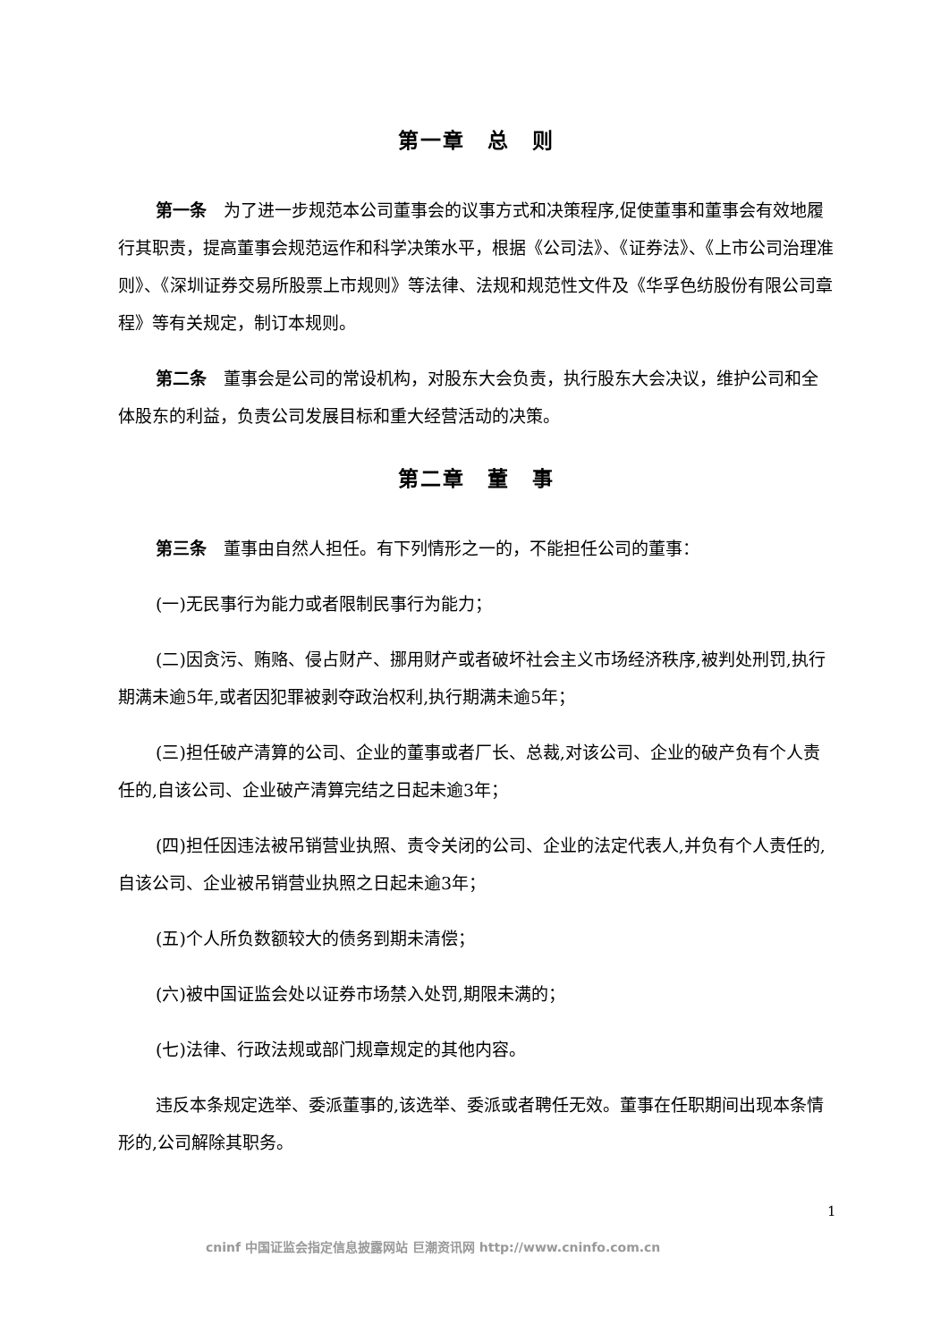第一章　总　则
第一条　为了进一步规范本公司董事会的议事方式和决策程序,促使董事和董事会有效地履行其职责，提高董事会规范运作和科学决策水平，根据《公司法》、《证券法》、《上市公司治理准则》、《深圳证券交易所股票上市规则》等法律、法规和规范性文件及《华孚色纺股份有限公司章程》等有关规定，制订本规则。
第二条　董事会是公司的常设机构，对股东大会负责，执行股东大会决议，维护公司和全体股东的利益，负责公司发展目标和重大经营活动的决策。
第二章　董　事
第三条　董事由自然人担任。有下列情形之一的，不能担任公司的董事：
(一)无民事行为能力或者限制民事行为能力；
(二)因贪污、贿赂、侵占财产、挪用财产或者破坏社会主义市场经济秩序,被判处刑罚,执行期满未逾5年,或者因犯罪被剥夺政治权利,执行期满未逾5年；
(三)担任破产清算的公司、企业的董事或者厂长、总裁,对该公司、企业的破产负有个人责任的,自该公司、企业破产清算完结之日起未逾3年；
(四)担任因违法被吊销营业执照、责令关闭的公司、企业的法定代表人,并负有个人责任的,自该公司、企业被吊销营业执照之日起未逾3年；
(五)个人所负数额较大的债务到期未清偿；
(六)被中国证监会处以证券市场禁入处罚,期限未满的；
(七)法律、行政法规或部门规章规定的其他内容。
违反本条规定选举、委派董事的,该选举、委派或者聘任无效。董事在任职期间出现本条情形的,公司解除其职务。
1
cninf 中国证监会指定信息披露网站 巨潮资讯网 http://www.cninfo.com.cn